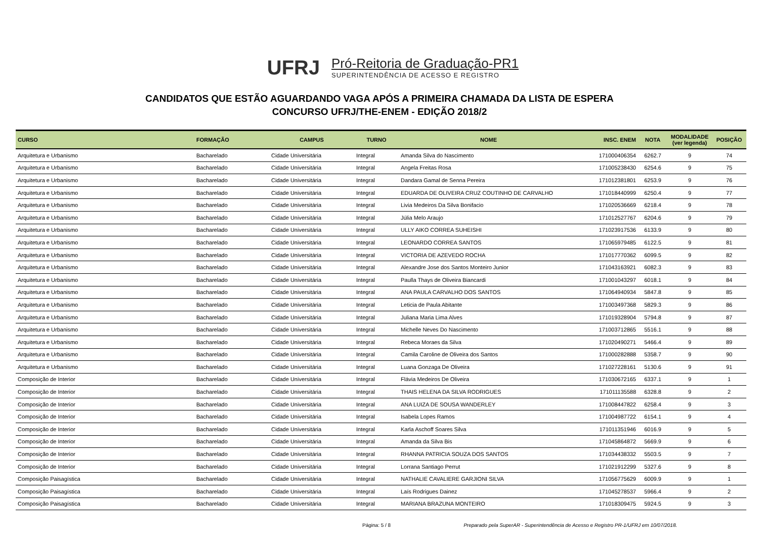UFRJ
Pró-Reitoria de Graduação-PR1
SUPERINTENDÊNCIA DE ACESSO E REGISTRO
CANDIDATOS QUE ESTÃO AGUARDANDO VAGA APÓS A PRIMEIRA CHAMADA DA LISTA DE ESPERA
CONCURSO UFRJ/THE-ENEM - EDIÇÃO 2018/2
| CURSO | FORMAÇÃO | CAMPUS | TURNO | NOME | INSC. ENEM | NOTA | MODALIDADE (ver legenda) | POSIÇÃO |
| --- | --- | --- | --- | --- | --- | --- | --- | --- |
| Arquitetura e Urbanismo | Bacharelado | Cidade Universitária | Integral | Amanda Silva do Nascimento | 171000406354 | 6262.7 | 9 | 74 |
| Arquitetura e Urbanismo | Bacharelado | Cidade Universitária | Integral | Angela Freitas Rosa | 171005238430 | 6254.6 | 9 | 75 |
| Arquitetura e Urbanismo | Bacharelado | Cidade Universitária | Integral | Dandara Gamal de Senna Pereira | 171012381801 | 6253.9 | 9 | 76 |
| Arquitetura e Urbanismo | Bacharelado | Cidade Universitária | Integral | EDUARDA DE OLIVEIRA CRUZ COUTINHO DE CARVALHO | 171018440999 | 6250.4 | 9 | 77 |
| Arquitetura e Urbanismo | Bacharelado | Cidade Universitária | Integral | Livia Medeiros Da Silva Bonifacio | 171020536669 | 6218.4 | 9 | 78 |
| Arquitetura e Urbanismo | Bacharelado | Cidade Universitária | Integral | Júlia Melo Araujo | 171012527767 | 6204.6 | 9 | 79 |
| Arquitetura e Urbanismo | Bacharelado | Cidade Universitária | Integral | ULLY AIKO CORREA SUHEISHI | 171023917536 | 6133.9 | 9 | 80 |
| Arquitetura e Urbanismo | Bacharelado | Cidade Universitária | Integral | LEONARDO CORREA SANTOS | 171065979485 | 6122.5 | 9 | 81 |
| Arquitetura e Urbanismo | Bacharelado | Cidade Universitária | Integral | VICTORIA DE AZEVEDO ROCHA | 171017770362 | 6099.5 | 9 | 82 |
| Arquitetura e Urbanismo | Bacharelado | Cidade Universitária | Integral | Alexandre Jose dos Santos Monteiro Junior | 171043163921 | 6082.3 | 9 | 83 |
| Arquitetura e Urbanismo | Bacharelado | Cidade Universitária | Integral | Paulla Thays de Oliveira Biancardi | 171001043297 | 6018.1 | 9 | 84 |
| Arquitetura e Urbanismo | Bacharelado | Cidade Universitária | Integral | ANA PAULA CARVALHO DOS SANTOS | 171064940934 | 5847.8 | 9 | 85 |
| Arquitetura e Urbanismo | Bacharelado | Cidade Universitária | Integral | Leticia de Paula Abitante | 171003497368 | 5829.3 | 9 | 86 |
| Arquitetura e Urbanismo | Bacharelado | Cidade Universitária | Integral | Juliana Maria Lima Alves | 171019328904 | 5794.8 | 9 | 87 |
| Arquitetura e Urbanismo | Bacharelado | Cidade Universitária | Integral | Michelle Neves Do Nascimento | 171003712865 | 5516.1 | 9 | 88 |
| Arquitetura e Urbanismo | Bacharelado | Cidade Universitária | Integral | Rebeca Moraes da Silva | 171020490271 | 5466.4 | 9 | 89 |
| Arquitetura e Urbanismo | Bacharelado | Cidade Universitária | Integral | Camila Caroline de Oliveira dos Santos | 171000282888 | 5358.7 | 9 | 90 |
| Arquitetura e Urbanismo | Bacharelado | Cidade Universitária | Integral | Luana Gonzaga De Oliveira | 171027228161 | 5130.6 | 9 | 91 |
| Composição de Interior | Bacharelado | Cidade Universitária | Integral | Flávia Medeiros De Oliveira | 171030672165 | 6337.1 | 9 | 1 |
| Composição de Interior | Bacharelado | Cidade Universitária | Integral | THAIS HELENA DA SILVA RODRIGUES | 171011135588 | 6328.8 | 9 | 2 |
| Composição de Interior | Bacharelado | Cidade Universitária | Integral | ANA LUIZA DE SOUSA WANDERLEY | 171008447822 | 6258.4 | 9 | 3 |
| Composição de Interior | Bacharelado | Cidade Universitária | Integral | Isabela Lopes Ramos | 171004987722 | 6154.1 | 9 | 4 |
| Composição de Interior | Bacharelado | Cidade Universitária | Integral | Karla Aschoff Soares Silva | 171011351946 | 6016.9 | 9 | 5 |
| Composição de Interior | Bacharelado | Cidade Universitária | Integral | Amanda da Silva Bis | 171045864872 | 5669.9 | 9 | 6 |
| Composição de Interior | Bacharelado | Cidade Universitária | Integral | RHANNA PATRICIA SOUZA DOS SANTOS | 171034438332 | 5503.5 | 9 | 7 |
| Composição de Interior | Bacharelado | Cidade Universitária | Integral | Lorrana Santiago Perrut | 171021912299 | 5327.6 | 9 | 8 |
| Composição Paisagística | Bacharelado | Cidade Universitária | Integral | NATHALIE CAVALIERE GARJIONI SILVA | 171056775629 | 6009.9 | 9 | 1 |
| Composição Paisagística | Bacharelado | Cidade Universitária | Integral | Laís Rodrigues Dainez | 171045278537 | 5966.4 | 9 | 2 |
| Composição Paisagística | Bacharelado | Cidade Universitária | Integral | MARIANA BRAZUNA MONTEIRO | 171018309475 | 5924.5 | 9 | 3 |
Página: 5 / 8 Preparado pela SuperAR - Superintendência de Acesso e Registro PR-1/UFRJ em 10/07/2018.